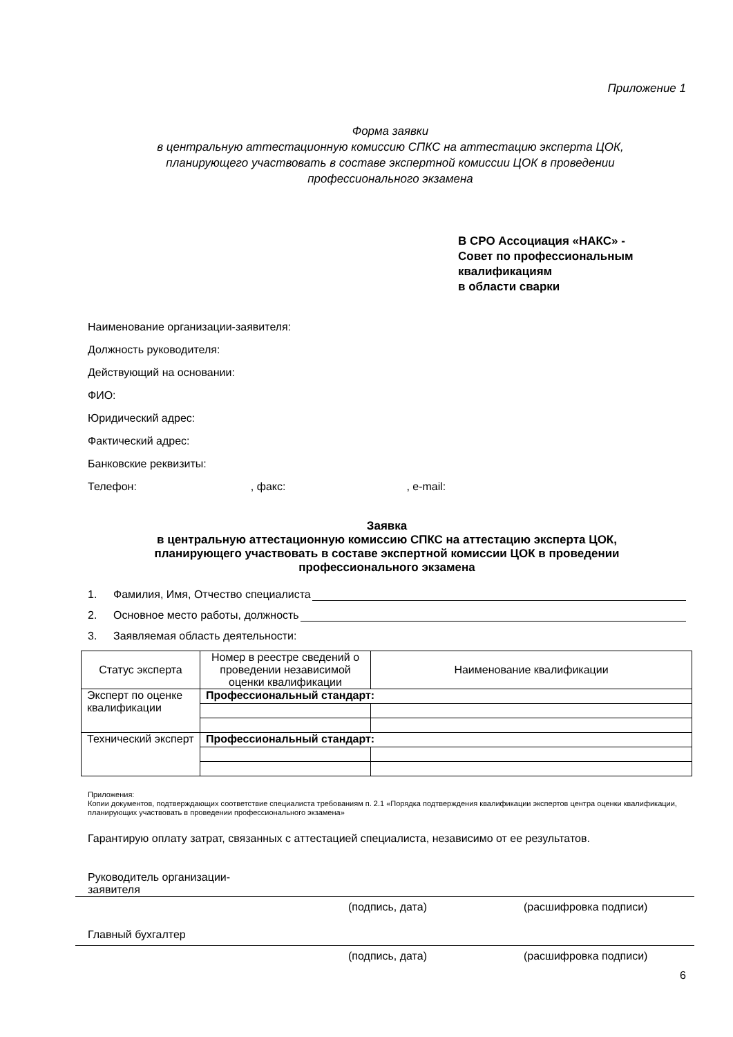Приложение 1
Форма заявки
в центральную аттестационную комиссию СПКС на аттестацию эксперта ЦОК,
планирующего участвовать в составе экспертной комиссии ЦОК в проведении
профессионального экзамена
В СРО Ассоциация «НАКС» -
Совет по профессиональным
квалификациям
в области сварки
Наименование организации-заявителя:
Должность руководителя:
Действующий на основании:
ФИО:
Юридический адрес:
Фактический адрес:
Банковские реквизиты:
Телефон:, факс:, e-mail:
Заявка
в центральную аттестационную комиссию СПКС на аттестацию эксперта ЦОК,
планирующего участвовать в составе экспертной комиссии ЦОК в проведении
профессионального экзамена
1. Фамилия, Имя, Отчество специалиста
2. Основное место работы, должность
3. Заявляемая область деятельности:
| Статус эксперта | Номер в реестре сведений о проведении независимой оценки квалификации | Наименование квалификации |
| --- | --- | --- |
| Эксперт по оценке квалификации | Профессиональный стандарт: | |
| Технический эксперт | Профессиональный стандарт: | |
Приложения:
Копии документов, подтверждающих соответствие специалиста требованиям п. 2.1 «Порядка подтверждения квалификации экспертов центра оценки квалификации, планирующих участвовать в проведении профессионального экзамена»
Гарантирую оплату затрат, связанных с аттестацией специалиста, независимо от ее результатов.
Руководитель организации-
заявителя
(подпись, дата) (расшифровка подписи)
Главный бухгалтер
(подпись, дата) (расшифровка подписи)
6